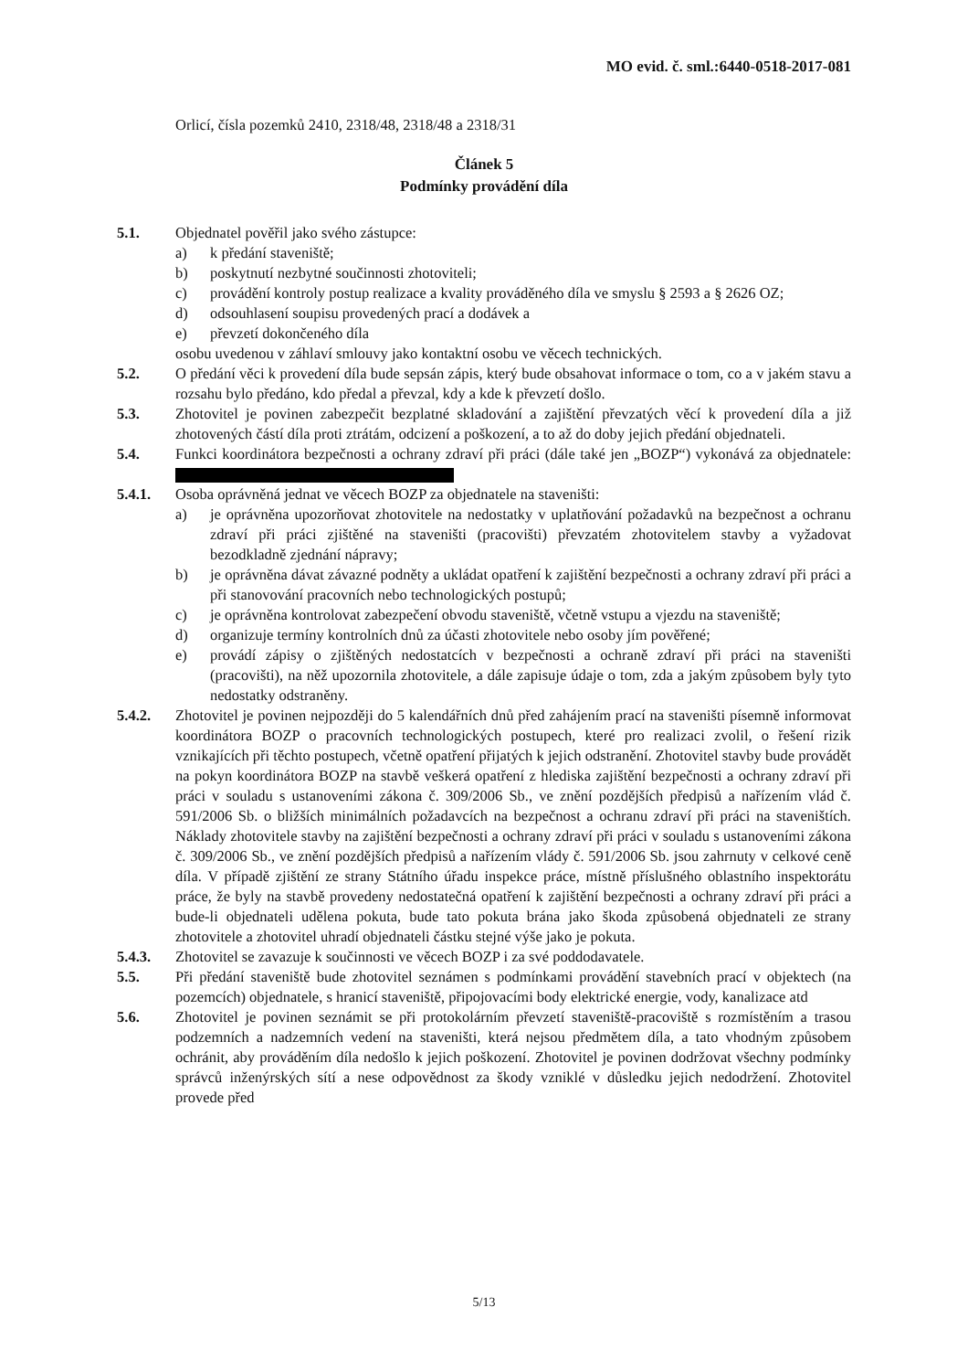MO evid. č. sml.:6440-0518-2017-081
Orlicí, čísla pozemků 2410, 2318/48, 2318/48 a 2318/31
Článek 5
Podmínky provádění díla
5.1. Objednatel pověřil jako svého zástupce:
a) k předání staveniště;
b) poskytnutí nezbytné součinnosti zhotoviteli;
c) provádění kontroly postup realizace a kvality prováděného díla ve smyslu § 2593 a § 2626 OZ;
d) odsouhlasení soupisu provedených prací a dodávek a
e) převzetí dokončeného díla
osobu uvedenou v záhlaví smlouvy jako kontaktní osobu ve věcech technických.
5.2. O předání věci k provedení díla bude sepsán zápis, který bude obsahovat informace o tom, co a v jakém stavu a rozsahu bylo předáno, kdo předal a převzal, kdy a kde k převzetí došlo.
5.3. Zhotovitel je povinen zabezpečit bezplatné skladování a zajištění převzatých věcí k provedení díla a již zhotovených částí díla proti ztrátám, odcizení a poškození, a to až do doby jejich předání objednateli.
5.4. Funkci koordinátora bezpečnosti a ochrany zdraví při práci (dále také jen „BOZP“) vykonává za objednatele:
5.4.1. Osoba oprávněná jednat ve věcech BOZP za objednatele na staveništi:
a) je oprávněna upozorňovat zhotovitele na nedostatky v uplatňování požadavků na bezpečnost a ochranu zdraví při práci zjištěné na staveništi (pracovišti) převzatém zhotovitelem stavby a vyžadovat bezodkladně zjednání nápravy;
b) je oprávněna dávat závazné podněty a ukládat opatření k zajištění bezpečnosti a ochrany zdraví při práci a při stanovování pracovních nebo technologických postupů;
c) je oprávněna kontrolovat zabezpečení obvodu staveniště, včetně vstupu a vjezdu na staveniště;
d) organizuje termíny kontrolních dnů za účasti zhotovitele nebo osoby jím pověřené;
e) provádí zápisy o zjištěných nedostatcích v bezpečnosti a ochraně zdraví při práci na staveništi (pracovišti), na něž upozornila zhotovitele, a dále zapisuje údaje o tom, zda a jakým způsobem byly tyto nedostatky odstraněny.
5.4.2. Zhotovitel je povinen nejpozději do 5 kalendářních dnů před zahájením prací na staveništi písemně informovat koordinátora BOZP o pracovních technologických postupech, které pro realizaci zvolil, o řešení rizik vznikajících při těchto postupech, včetně opatření přijatých k jejich odstranění. Zhotovitel stavby bude provádět na pokyn koordinátora BOZP na stavbě veškerá opatření z hlediska zajištění bezpečnosti a ochrany zdraví při práci v souladu s ustanoveními zákona č. 309/2006 Sb., ve znění pozdějších předpisů a nařízením vlád č. 591/2006 Sb. o bližších minimálních požadavcích na bezpečnost a ochranu zdraví při práci na staveništích. Náklady zhotovitele stavby na zajištění bezpečnosti a ochrany zdraví při práci v souladu s ustanoveními zákona č. 309/2006 Sb., ve znění pozdějších předpisů a nařízením vlády č. 591/2006 Sb. jsou zahrnuty v celkové ceně díla. V případě zjištění ze strany Státního úřadu inspekce práce, místně příslušného oblastního inspektorátu práce, že byly na stavbě provedeny nedostatečná opatření k zajištění bezpečnosti a ochrany zdraví při práci a bude-li objednateli udělena pokuta, bude tato pokuta brána jako škoda způsobená objednateli ze strany zhotovitele a zhotovitel uhradí objednateli částku stejné výše jako je pokuta.
5.4.3. Zhotovitel se zavazuje k součinnosti ve věcech BOZP i za své poddodavatele.
5.5. Při předání staveniště bude zhotovitel seznámen s podmínkami provádění stavebních prací v objektech (na pozemcích) objednatele, s hranicí staveniště, připojovacími body elektrické energie, vody, kanalizace atd
5.6. Zhotovitel je povinen seznámit se při protokolárním převzetí staveniště-pracoviště s rozmístěním a trasou podzemních a nadzemních vedení na staveništi, která nejsou předmětem díla, a tato vhodným způsobem ochránit, aby prováděním díla nedošlo k jejich poškození. Zhotovitel je povinen dodržovat všechny podmínky správců inženýrských sítí a nese odpovědnost za škody vzniklé v důsledku jejich nedodržení. Zhotovitel provede před
5/13